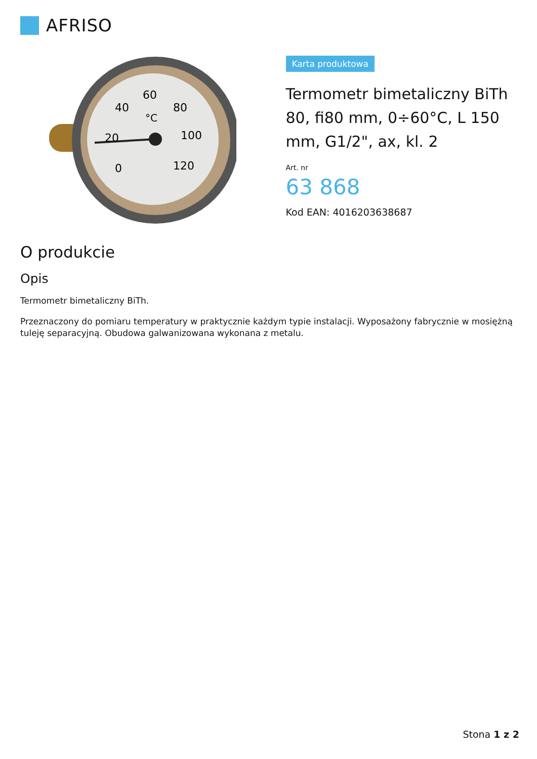AFRISO
60
40
80
20
100
0
120
°C
Karta produktowa
Termometr bimetaliczny BiTh 80, fi80 mm, 0÷60°C, L 150 mm, G1/2", ax, kl. 2
Art. nr
63 868
Kod EAN: 4016203638687
O produkcie
Opis
Termometr bimetaliczny BiTh.
Przeznaczony do pomiaru temperatury w praktycznie każdym typie instalacji. Wyposażony fabrycznie w mosiężną tuleję separacyjną. Obudowa galwanizowana wykonana z metalu.
Stona 1 z 2